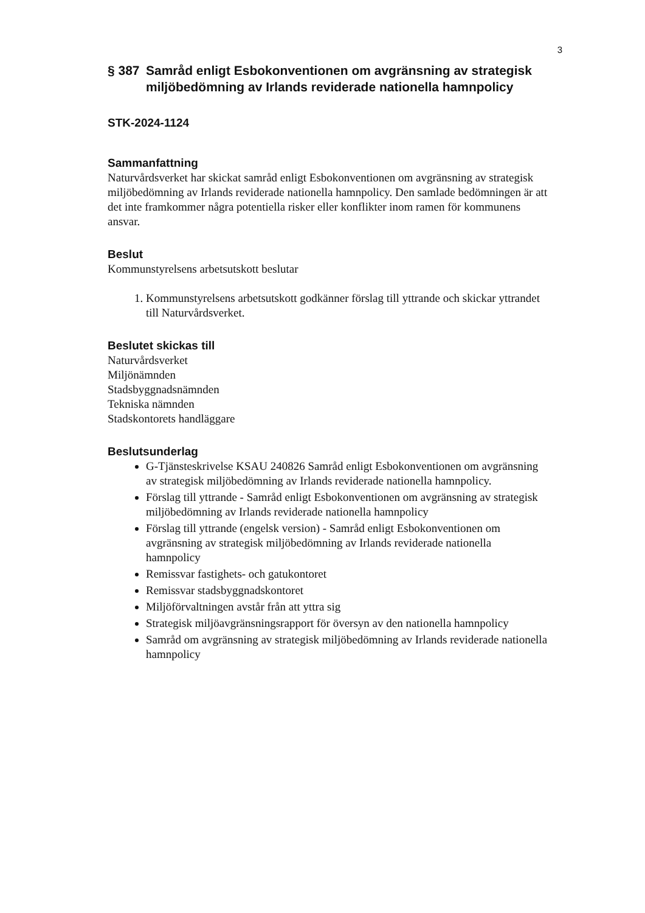3
§ 387 Samråd enligt Esbokonventionen om avgränsning av strategisk miljöbedömning av Irlands reviderade nationella hamnpolicy
STK-2024-1124
Sammanfattning
Naturvårdsverket har skickat samråd enligt Esbokonventionen om avgränsning av strategisk miljöbedömning av Irlands reviderade nationella hamnpolicy. Den samlade bedömningen är att det inte framkommer några potentiella risker eller konflikter inom ramen för kommunens ansvar.
Beslut
Kommunstyrelsens arbetsutskott beslutar
1. Kommunstyrelsens arbetsutskott godkänner förslag till yttrande och skickar yttrandet till Naturvårdsverket.
Beslutet skickas till
Naturvårdsverket
Miljönämnden
Stadsbyggnadsnämnden
Tekniska nämnden
Stadskontorets handläggare
Beslutsunderlag
G-Tjänsteskrivelse KSAU 240826 Samråd enligt Esbokonventionen om avgränsning av strategisk miljöbedömning av Irlands reviderade nationella hamnpolicy.
Förslag till yttrande - Samråd enligt Esbokonventionen om avgränsning av strategisk miljöbedömning av Irlands reviderade nationella hamnpolicy
Förslag till yttrande (engelsk version) - Samråd enligt Esbokonventionen om avgränsning av strategisk miljöbedömning av Irlands reviderade nationella hamnpolicy
Remissvar fastighets- och gatukontoret
Remissvar stadsbyggnadskontoret
Miljöförvaltningen avstår från att yttra sig
Strategisk miljöavgränsningsrapport för översyn av den nationella hamnpolicy
Samråd om avgränsning av strategisk miljöbedömning av Irlands reviderade nationella hamnpolicy